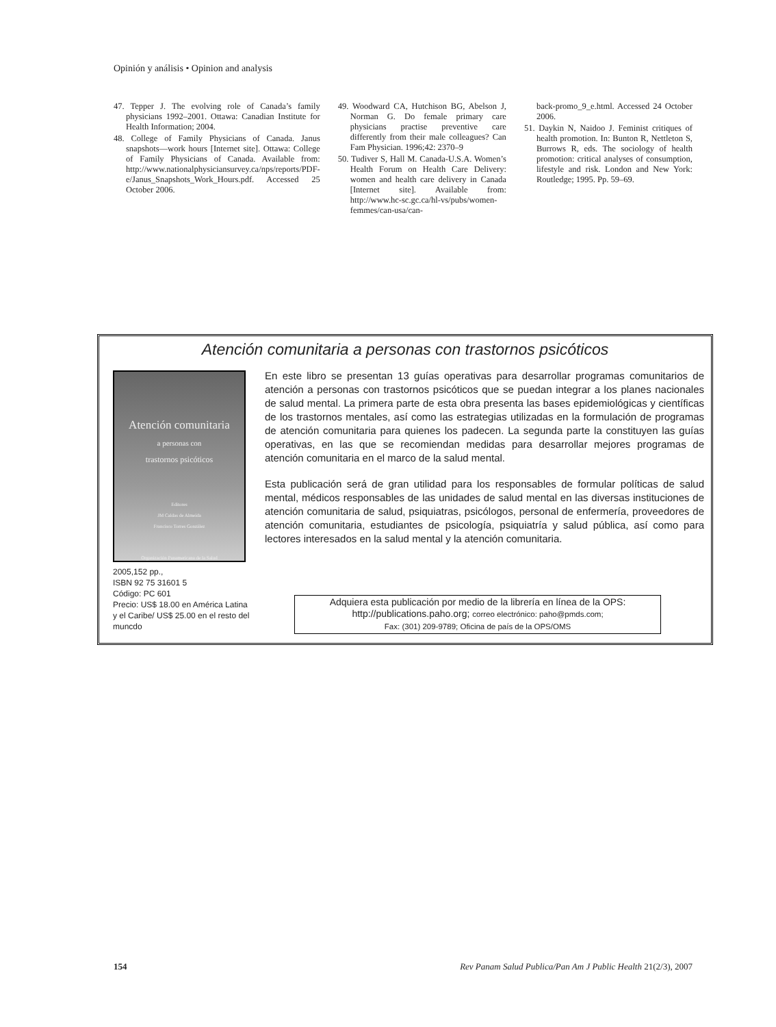Opinión y análisis • Opinion and analysis
47. Tepper J. The evolving role of Canada’s family physicians 1992–2001. Ottawa: Canadian Institute for Health Information; 2004.
48. College of Family Physicians of Canada. Janus snapshots—work hours [Internet site]. Ottawa: College of Family Physicians of Canada. Available from: http://www.nationalphysiciansurvey.ca/nps/reports/PDF-e/Janus_Snapshots_Work_Hours.pdf. Accessed 25 October 2006.
49. Woodward CA, Hutchison BG, Abelson J, Norman G. Do female primary care physicians practise preventive care differently from their male colleagues? Can Fam Physician. 1996;42: 2370–9
50. Tudiver S, Hall M. Canada-U.S.A. Women’s Health Forum on Health Care Delivery: women and health care delivery in Canada [Internet site]. Available from: http://www.hc-sc.gc.ca/hl-vs/pubs/women-femmes/can-usa/can-
back-promo_9_e.html. Accessed 24 October 2006.
51. Daykin N, Naidoo J. Feminist critiques of health promotion. In: Bunton R, Nettleton S, Burrows R, eds. The sociology of health promotion: critical analyses of consumption, lifestyle and risk. London and New York: Routledge; 1995. Pp. 59–69.
Atención comunitaria a personas con trastornos psicóticos
Atención comunitaria
a personas con
trastornos psicóticos
Editores
JM Caldas de Almeida
Francisco Torres González
Organización Panamericana de la Salud
2005,152 pp.,
ISBN 92 75 31601 5
Código: PC 601
Precio: US$ 18.00 en América Latina y el Caribe/ US$ 25.00 en el resto del muncdo
En este libro se presentan 13 guías operativas para desarrollar programas comunitarios de atención a personas con trastornos psicóticos que se puedan integrar a los planes nacionales de salud mental. La primera parte de esta obra presenta las bases epidemiológicas y científicas de los trastornos mentales, así como las estrategias utilizadas en la formulación de programas de atención comunitaria para quienes los padecen. La segunda parte la constituyen las guías operativas, en las que se recomiendan medidas para desarrollar mejores programas de atención comunitaria en el marco de la salud mental.
Esta publicación será de gran utilidad para los responsables de formular políticas de salud mental, médicos responsables de las unidades de salud mental en las diversas instituciones de atención comunitaria de salud, psiquiatras, psicólogos, personal de enfermería, proveedores de atención comunitaria, estudiantes de psicología, psiquiatría y salud pública, así como para lectores interesados en la salud mental y la atención comunitaria.
Adquiera esta publicación por medio de la librería en línea de la OPS:
http://publications.paho.org; correo electrónico: paho@pmds.com;
Fax: (301) 209-9789; Oficina de país de la OPS/OMS
154 Rev Panam Salud Publica/Pan Am J Public Health 21(2/3), 2007